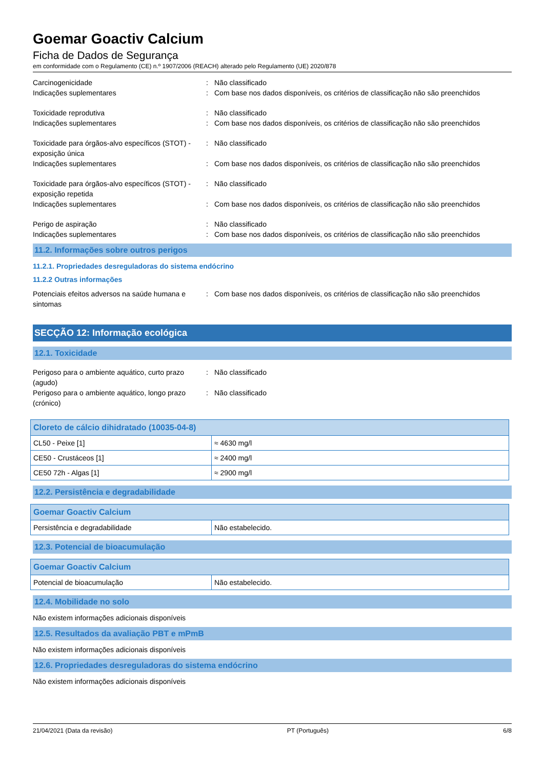Goemar Goactiv Calcium
Ficha de Dados de Segurança
em conformidade com o Regulamento (CE) n.º 1907/2006 (REACH) alterado pelo Regulamento (UE) 2020/878
Carcinogenicidade : Não classificado
Indicações suplementares : Com base nos dados disponíveis, os critérios de classificação não são preenchidos
Toxicidade reprodutiva : Não classificado
Indicações suplementares : Com base nos dados disponíveis, os critérios de classificação não são preenchidos
Toxicidade para órgãos-alvo específicos (STOT) - exposição única
: Não classificado
Indicações suplementares : Com base nos dados disponíveis, os critérios de classificação não são preenchidos
Toxicidade para órgãos-alvo específicos (STOT) - exposição repetida
: Não classificado
Indicações suplementares : Com base nos dados disponíveis, os critérios de classificação não são preenchidos
Perigo de aspiração : Não classificado
Indicações suplementares : Com base nos dados disponíveis, os critérios de classificação não são preenchidos
11.2. Informações sobre outros perigos
11.2.1. Propriedades desreguladoras do sistema endócrino
11.2.2 Outras informações
Potenciais efeitos adversos na saúde humana e sintomas
: Com base nos dados disponíveis, os critérios de classificação não são preenchidos
SECÇÃO 12: Informação ecológica
12.1. Toxicidade
Perigoso para o ambiente aquático, curto prazo (agudo)
: Não classificado
Perigoso para o ambiente aquático, longo prazo (crónico)
: Não classificado
| Cloreto de cálcio dihidratado (10035-04-8) | |
| --- | --- |
| CL50 - Peixe [1] | ≈ 4630 mg/l |
| CE50 - Crustáceos [1] | ≈ 2400 mg/l |
| CE50 72h - Algas [1] | ≈ 2900 mg/l |
12.2. Persistência e degradabilidade
| Goemar Goactiv Calcium | |
| --- | --- |
| Persistência e degradabilidade | Não estabelecido. |
12.3. Potencial de bioacumulação
| Goemar Goactiv Calcium | |
| --- | --- |
| Potencial de bioacumulação | Não estabelecido. |
12.4. Mobilidade no solo
Não existem informações adicionais disponíveis
12.5. Resultados da avaliação PBT e mPmB
Não existem informações adicionais disponíveis
12.6. Propriedades desreguladoras do sistema endócrino
Não existem informações adicionais disponíveis
21/04/2021 (Data da revisão) PT (Português) 6/8